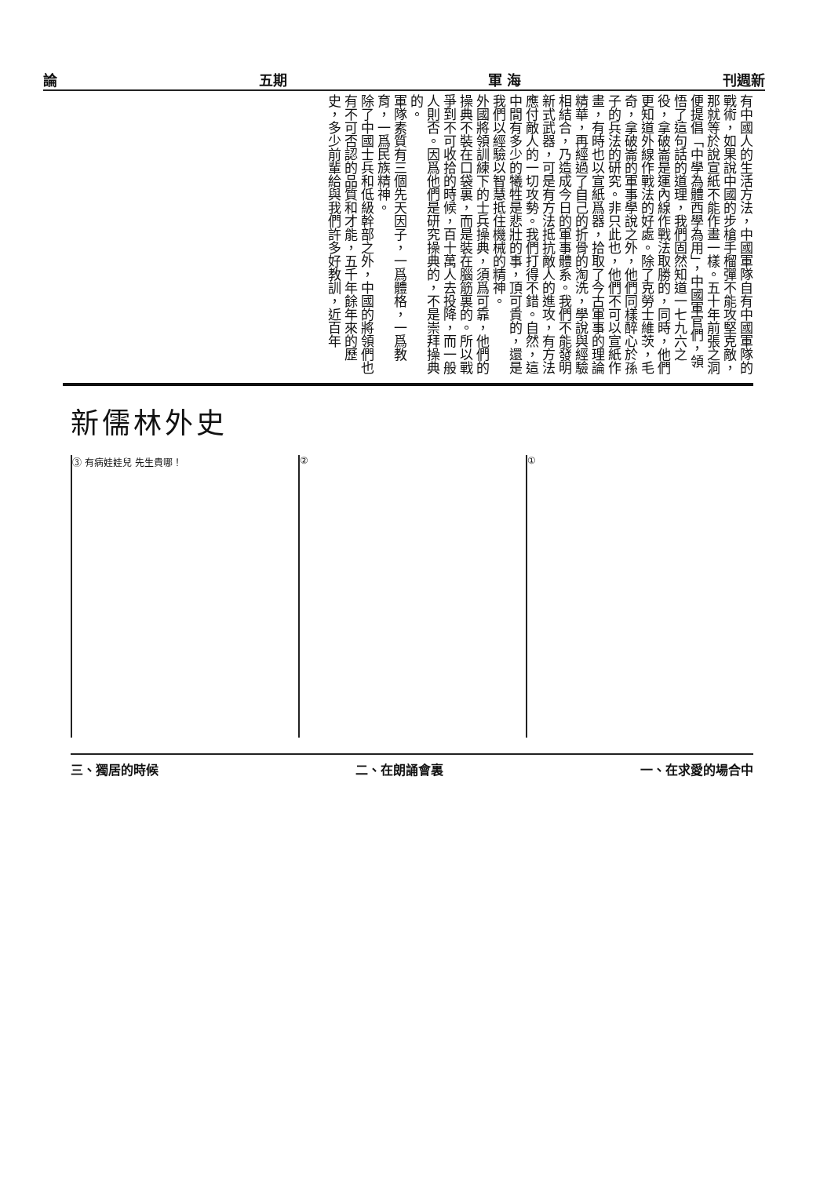論 五期 軍 海 刊週新
有中國人的生活方法，中國軍隊自有中國軍隊的戰術，如果說中國的步槍手榴彈不能攻堅克敵，那就等於說宣紙不能作畫一樣。五十年前張之洞便提倡「中學為體西學為用」，中國軍官們，領悟了這句話的道理，我們固然知道一七九六之役，拿破崙是運內線作戰法取勝的，同時，他們更知道外線作戰法的好處。除了克勞士維茨，毛奇，拿破崙的軍事學說之外，他們同樣醉心於孫子的兵法的研究。非只此也，他們不可以宣紙作畫，有時也以宣紙爲器，拾取了今古軍事的理論精華，再經過了自己的折骨的淘洗，學說與經驗相結合，乃造成今日的軍事體系。我們不能發明新式武器，可是有方法抵抗敵人的進攻，有方法應付敵人的一切攻勢。我們打得不錯。自然，這中間有多少的犧牲是悲壯的事，頂可貴的，還是我們以經驗以智慧抵住機械的精神。
外國將領訓練下的士兵操典，須爲可靠，他們的操典不裝在口袋裏，而是裝在腦筋裏的。所以戰爭到不可收拾的時候，百十萬人去投降，而一般人則否。因爲他們是研究操典的，不是崇拜操典的。
軍隊素質有三個先天因子，一爲體格，一爲教育，一爲民族精神。
除了中國士兵和低級幹部之外，中國的將領們也有不可否認的品質和才能，五千年餘年來的歷史，多少前輩給與我們許多好教訓，近百年
新儒林外史
③ 有病娃娃兒 先生貴哪！ ② ①
三、獨居的時候 二、在朗誦會裏 一、在求愛的場合中